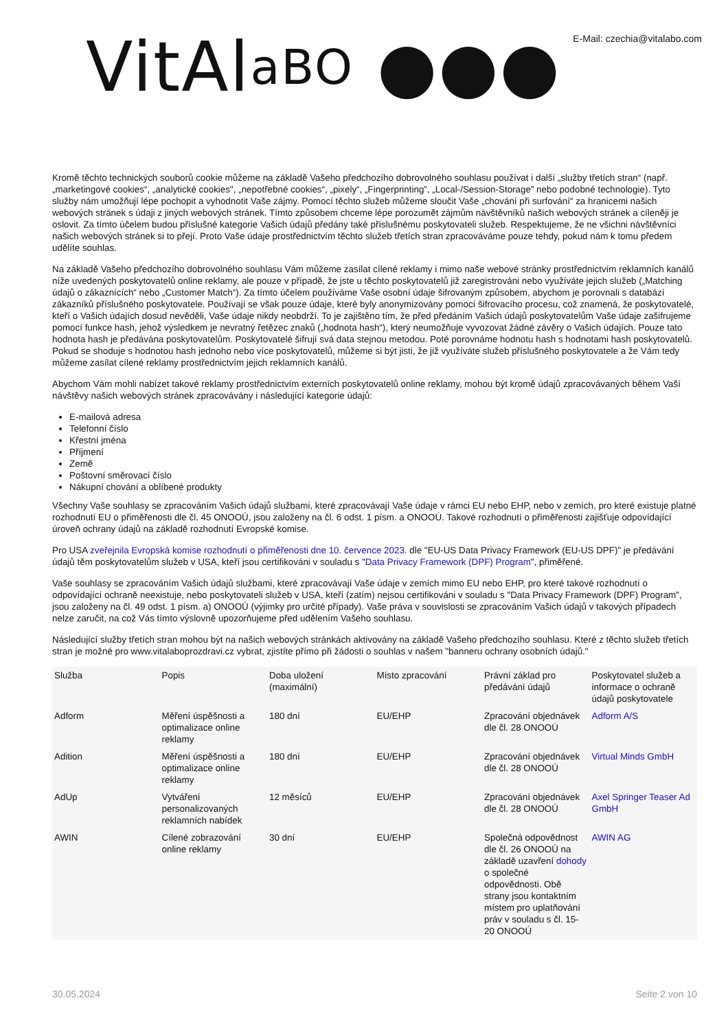VitAlaBO ●●●
E-Mail: czechia@vitalabo.com
Kromě těchto technických souborů cookie můžeme na základě Vašeho předchozího dobrovolného souhlasu používat i další „služby třetích stran“ (např. „marketingové cookies“, „analytické cookies", „nepotřebné cookies“, „pixely“, „Fingerprinting”, „Local-/Session-Storage” nebo podobné technologie). Tyto služby nám umožňují lépe pochopit a vyhodnotit Vaše zájmy. Pomocí těchto služeb můžeme sloučit Vaše „chování při surfování“ za hranicemi našich webových stránek s údaji z jiných webových stránek. Tímto způsobem chceme lépe porozumět zájmům návštěvníků našich webových stránek a cíleněji je oslovit. Za tímto účelem budou příslušné kategorie Vašich údajů předány také příslušnému poskytovateli služeb. Respektujeme, že ne všichni návštěvníci našich webových stránek si to přejí. Proto Vaše údaje prostřednictvím těchto služeb třetích stran zpracováváme pouze tehdy, pokud nám k tomu předem udělíte souhlas.
Na základě Vašeho předchozího dobrovolného souhlasu Vám můžeme zasílat cílené reklamy i mimo naše webové stránky prostřednictvím reklamních kanálů níže uvedených poskytovatelů online reklamy, ale pouze v případě, že jste u těchto poskytovatelů již zaregistrováni nebo využíváte jejich služeb („Matching údajů o zákaznících“ nebo „Customer Match“). Za tímto účelem používáme Vaše osobní údaje šifrovaným způsobem, abychom je porovnali s databází zákazníků příslušného poskytovatele. Používají se však pouze údaje, které byly anonymizovány pomocí šifrovacího procesu, což znamená, že poskytovatelé, kteří o Vašich údajích dosud nevěděli, Vaše údaje nikdy neobdrží. To je zajištěno tím, že před předáním Vašich údajů poskytovatelům Vaše údaje zašifrujeme pomocí funkce hash, jehož výsledkem je nevratný řetězec znaků („hodnota hash“), který neumožňuje vyvozovat žádné závěry o Vašich údajích. Pouze tato hodnota hash je předávána poskytovatelům. Poskytovatelé šifrují svá data stejnou metodou. Poté porovnáme hodnotu hash s hodnotami hash poskytovatelů. Pokud se shoduje s hodnotou hash jednoho nebo více poskytovatelů, můžeme si být jisti, že již využíváte služeb příslušného poskytovatele a že Vám tedy můžeme zasílat cílené reklamy prostřednictvím jejich reklamních kanálů.
Abychom Vám mohli nabízet takové reklamy prostřednictvím externích poskytovatelů online reklamy, mohou být kromě údajů zpracovávaných během Vaší návštěvy našich webových stránek zpracovávány i následující kategorie údajů:
E-mailová adresa
Telefonní číslo
Křestní jména
Příjmení
Země
Poštovní směrovací číslo
Nákupní chování a oblíbené produkty
Všechny Vaše souhlasy se zpracováním Vašich údajů službami, které zpracovávají Vaše údaje v rámci EU nebo EHP, nebo v zemích, pro které existuje platné rozhodnutí EU o přiměřenosti dle čl. 45 ONOOÚ, jsou založeny na čl. 6 odst. 1 písm. a ONOOÚ. Takové rozhodnutí o přiměřenosti zajišťuje odpovídající úroveň ochrany údajů na základě rozhodnutí Evropské komise.
Pro USA zveřejnila Evropská komise rozhodnutí o přiměřenosti dne 10. července 2023. dle "EU-US Data Privacy Framework (EU-US DPF)" je předávání údajů těm poskytovatelům služeb v USA, kteří jsou certifikováni v souladu s "Data Privacy Framework (DPF) Program", přiměřené.
Vaše souhlasy se zpracováním Vašich údajů službami, které zpracovávají Vaše údaje v zemích mimo EU nebo EHP, pro které takové rozhodnutí o odpovídající ochraně neexistuje, nebo poskytovateli služeb v USA, kteří (zatím) nejsou certifikováni v souladu s "Data Privacy Framework (DPF) Program", jsou založeny na čl. 49 odst. 1 písm. a) ONOOÚ (výjimky pro určité případy). Vaše práva v souvislosti se zpracováním Vašich údajů v takových případech nelze zaručit, na což Vás tímto výslovně upozorňujeme před udělením Vašeho souhlasu.
Následující služby třetích stran mohou být na našich webových stránkách aktivovány na základě Vašeho předchozího souhlasu. Které z těchto služeb třetích stran je možné pro www.vitalaboprozdravi.cz vybrat, zjistíte přímo při žádosti o souhlas v našem "banneru ochrany osobních údajů."
| Služba | Popis | Doba uložení (maximální) | Místo zpracování | Právní základ pro předávání údajů | Poskytovatel služeb a informace o ochraně údajů poskytovatele |
| --- | --- | --- | --- | --- | --- |
| Adform | Měření úspěšnosti a optimalizace online reklamy | 180 dní | EU/EHP | Zpracování objednávek dle čl. 28 ONOOÚ | Adform A/S |
| Adition | Měření úspěšnosti a optimalizace online reklamy | 180 dní | EU/EHP | Zpracování objednávek dle čl. 28 ONOOÚ | Virtual Minds GmbH |
| AdUp | Vytváření personalizovaných reklamních nabídek | 12 měsíců | EU/EHP | Zpracování objednávek dle čl. 28 ONOOÚ | Axel Springer Teaser Ad GmbH |
| AWIN | Cílené zobrazování online reklamy | 30 dní | EU/EHP | Společná odpovědnost dle čl. 26 ONOOÚ na základě uzavření dohody o společné odpovědnosti. Obě strany jsou kontaktním místem pro uplatňování práv v souladu s čl. 15-20 ONOOÚ | AWIN AG |
30.05.2024 Seite 2 von 10